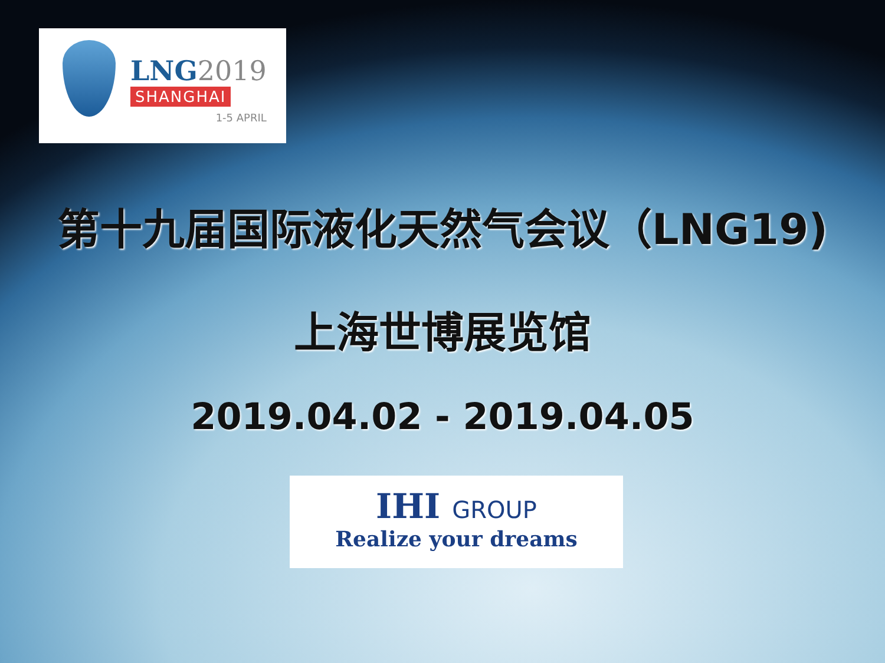LNG2019
SHANGHAI
1-5 APRIL
第十九届国际液化天然气会议（LNG19)
上海世博展览馆
2019.04.02 - 2019.04.05
IHI GROUP
Realize your dreams